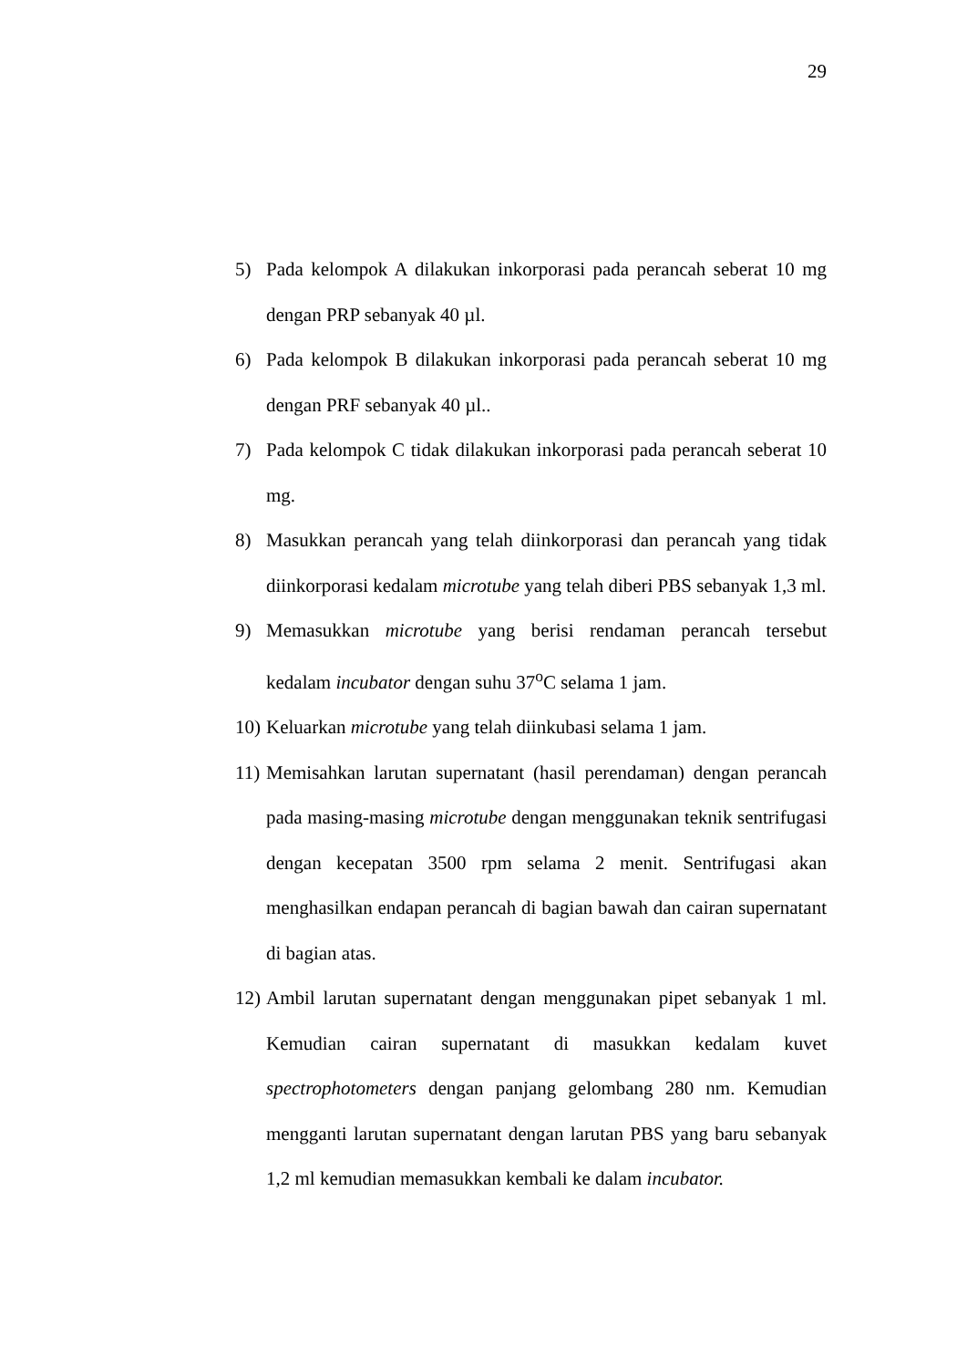29
5) Pada kelompok A dilakukan inkorporasi pada perancah seberat 10 mg dengan PRP sebanyak 40 µl.
6) Pada kelompok B dilakukan inkorporasi pada perancah seberat 10 mg dengan PRF sebanyak 40 µl..
7) Pada kelompok C tidak dilakukan inkorporasi pada perancah seberat 10 mg.
8) Masukkan perancah yang telah diinkorporasi dan perancah yang tidak diinkorporasi kedalam microtube yang telah diberi PBS sebanyak 1,3 ml.
9) Memasukkan microtube yang berisi rendaman perancah tersebut kedalam incubator dengan suhu 37<sup>o</sup>C selama 1 jam.
10)
Keluarkan microtube yang telah diinkubasi selama 1 jam.
11)
Memisahkan larutan supernatant (hasil perendaman) dengan perancah pada masing-masing microtube dengan menggunakan teknik sentrifugasi dengan kecepatan 3500 rpm selama 2 menit. Sentrifugasi akan menghasilkan endapan perancah di bagian bawah dan cairan supernatant di bagian atas.
12)
Ambil larutan supernatant dengan menggunakan pipet sebanyak 1 ml. Kemudian cairan supernatant di masukkan kedalam kuvet spectrophotometers dengan panjang gelombang 280 nm. Kemudian mengganti larutan supernatant dengan larutan PBS yang baru sebanyak 1,2 ml kemudian memasukkan kembali ke dalam incubator.